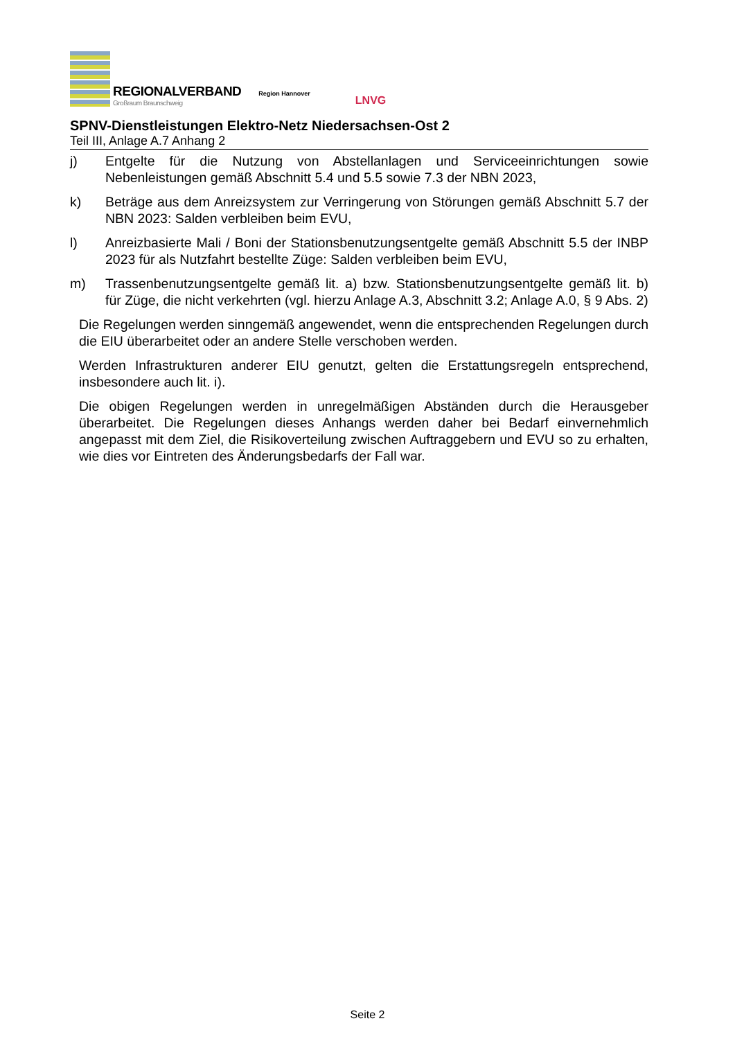REGIONALVERBAND
Großraum Braunschweig
Region Hannover
LNVG
SPNV-Dienstleistungen Elektro-Netz Niedersachsen-Ost 2
Teil III, Anlage A.7 Anhang 2
j) Entgelte für die Nutzung von Abstellanlagen und Serviceeinrichtungen sowie Nebenleistungen gemäß Abschnitt 5.4 und 5.5 sowie 7.3 der NBN 2023,
k) Beträge aus dem Anreizsystem zur Verringerung von Störungen gemäß Abschnitt 5.7 der NBN 2023: Salden verbleiben beim EVU,
l) Anreizbasierte Mali / Boni der Stationsbenutzungsentgelte gemäß Abschnitt 5.5 der INBP 2023 für als Nutzfahrt bestellte Züge: Salden verbleiben beim EVU,
m) Trassenbenutzungsentgelte gemäß lit. a) bzw. Stationsbenutzungsentgelte gemäß lit. b) für Züge, die nicht verkehrten (vgl. hierzu Anlage A.3, Abschnitt 3.2; Anlage A.0, § 9 Abs. 2)
Die Regelungen werden sinngemäß angewendet, wenn die entsprechenden Regelungen durch die EIU überarbeitet oder an andere Stelle verschoben werden.
Werden Infrastrukturen anderer EIU genutzt, gelten die Erstattungsregeln entsprechend, insbesondere auch lit. i).
Die obigen Regelungen werden in unregelmäßigen Abständen durch die Herausgeber überarbeitet. Die Regelungen dieses Anhangs werden daher bei Bedarf einvernehmlich angepasst mit dem Ziel, die Risikoverteilung zwischen Auftraggebern und EVU so zu erhalten, wie dies vor Eintreten des Änderungsbedarfs der Fall war.
Seite 2